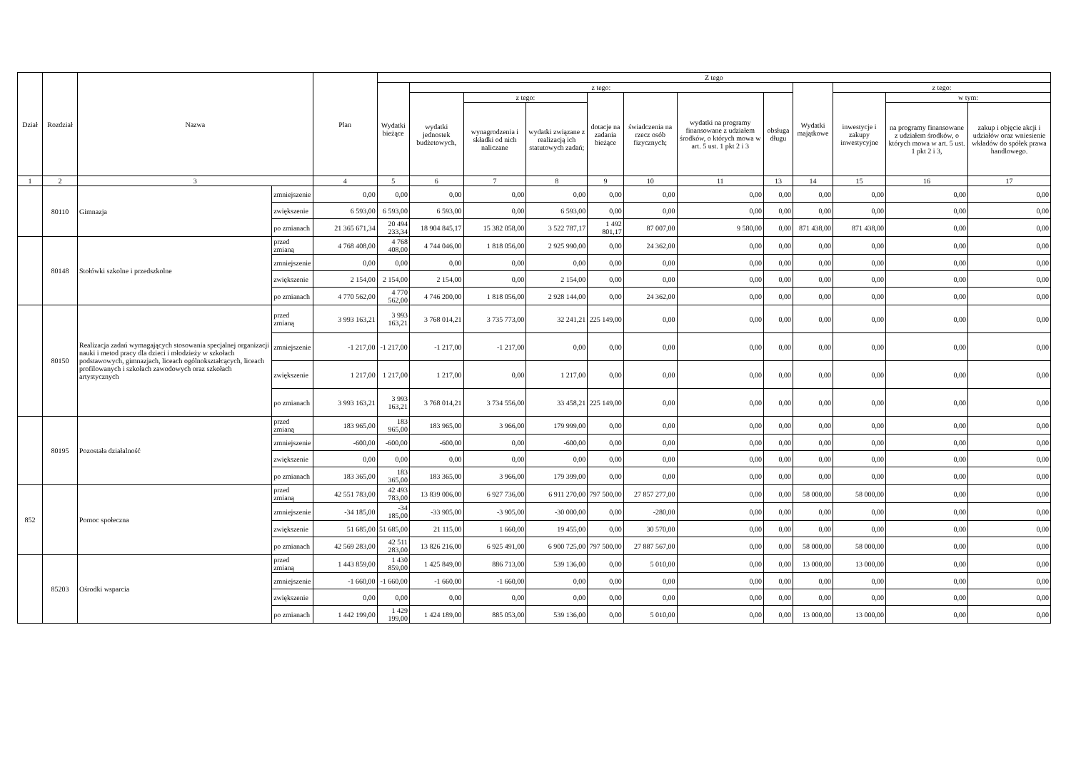| Dział | Rozdział | Nazwa | | Plan | Z tego | | | | | | | | | | | |
| --- | --- | --- | --- | --- | --- | --- | --- | --- | --- | --- | --- | --- | --- | --- | --- | --- |
| | | | | | Wydatki bieżące | z tego: | | | | | | | Wydatki majątkowe | z tego: | | |
| | | | | | | wydatki jednostek budżetowych, | z tego: | | dotacje na zadania bieżące | świadczenia na rzecz osób fizycznych; | wydatki na programy finansowane z udziałem środków, o których mowa w art. 5 ust. 1 pkt 2 i 3 | obsługa długu | | inwestycje i zakupy inwestycyjne | w tym: | |
| | | | | | | | wynagrodzenia i składki od nich naliczane | wydatki związane z realizacją ich statutowych zadań; | | | | | | | na programy finansowane z udziałem środków, o których mowa w art. 5 ust. 1 pkt 2 i 3, | zakup i objęcie akcji i udziałów oraz wniesienie wkładów do spółek prawa handlowego. |
| 1 | 2 | 3 | | 4 | 5 | 6 | 7 | 8 | 9 | 10 | 11 | 13 | 14 | 15 | 16 | 17 |
| | 80110 | Gimnazja | zmniejszenie | 0,00 | 0,00 | 0,00 | 0,00 | 0,00 | 0,00 | 0,00 | 0,00 | 0,00 | 0,00 | 0,00 | 0,00 | 0,00 |
| | | | zwiększenie | 6 593,00 | 6 593,00 | 6 593,00 | 0,00 | 6 593,00 | 0,00 | 0,00 | 0,00 | 0,00 | 0,00 | 0,00 | 0,00 | 0,00 |
| | | | po zmianach | 21 365 671,34 | 20 494 233,34 | 18 904 845,17 | 15 382 058,00 | 3 522 787,17 | 1 492 801,17 | 87 007,00 | 9 580,00 | 0,00 | 871 438,00 | 871 438,00 | 0,00 | 0,00 |
| | 80148 | Stołówki szkolne i przedszkolne | przed zmianą | 4 768 408,00 | 4 768 408,00 | 4 744 046,00 | 1 818 056,00 | 2 925 990,00 | 0,00 | 24 362,00 | 0,00 | 0,00 | 0,00 | 0,00 | 0,00 | 0,00 |
| | | | zmniejszenie | 0,00 | 0,00 | 0,00 | 0,00 | 0,00 | 0,00 | 0,00 | 0,00 | 0,00 | 0,00 | 0,00 | 0,00 | 0,00 |
| | | | zwiększenie | 2 154,00 | 2 154,00 | 2 154,00 | 0,00 | 2 154,00 | 0,00 | 0,00 | 0,00 | 0,00 | 0,00 | 0,00 | 0,00 | 0,00 |
| | | | po zmianach | 4 770 562,00 | 4 770 562,00 | 4 746 200,00 | 1 818 056,00 | 2 928 144,00 | 0,00 | 24 362,00 | 0,00 | 0,00 | 0,00 | 0,00 | 0,00 | 0,00 |
| | 80150 | Realizacja zadań wymagających stosowania specjalnej organizacji nauki i metod pracy dla dzieci i młodzieży w szkołach podstawowych, gimnazjach, liceach ogólnokształcących, liceach profilowanych i szkołach zawodowych oraz szkołach artystycznych | przed zmianą | 3 993 163,21 | 3 993 163,21 | 3 768 014,21 | 3 735 773,00 | 32 241,21 | 225 149,00 | 0,00 | 0,00 | 0,00 | 0,00 | 0,00 | 0,00 | 0,00 |
| | | | zmniejszenie | -1 217,00 | -1 217,00 | -1 217,00 | -1 217,00 | 0,00 | 0,00 | 0,00 | 0,00 | 0,00 | 0,00 | 0,00 | 0,00 | 0,00 |
| | | | zwiększenie | 1 217,00 | 1 217,00 | 1 217,00 | 0,00 | 1 217,00 | 0,00 | 0,00 | 0,00 | 0,00 | 0,00 | 0,00 | 0,00 | 0,00 |
| | | | po zmianach | 3 993 163,21 | 3 993 163,21 | 3 768 014,21 | 3 734 556,00 | 33 458,21 | 225 149,00 | 0,00 | 0,00 | 0,00 | 0,00 | 0,00 | 0,00 | 0,00 |
| | 80195 | Pozostała działalność | przed zmianą | 183 965,00 | 183 965,00 | 183 965,00 | 3 966,00 | 179 999,00 | 0,00 | 0,00 | 0,00 | 0,00 | 0,00 | 0,00 | 0,00 | 0,00 |
| | | | zmniejszenie | -600,00 | -600,00 | -600,00 | 0,00 | -600,00 | 0,00 | 0,00 | 0,00 | 0,00 | 0,00 | 0,00 | 0,00 | 0,00 |
| | | | zwiększenie | 0,00 | 0,00 | 0,00 | 0,00 | 0,00 | 0,00 | 0,00 | 0,00 | 0,00 | 0,00 | 0,00 | 0,00 | 0,00 |
| | | | po zmianach | 183 365,00 | 183 365,00 | 183 365,00 | 3 966,00 | 179 399,00 | 0,00 | 0,00 | 0,00 | 0,00 | 0,00 | 0,00 | 0,00 | 0,00 |
| 852 | | Pomoc społeczna | przed zmianą | 42 551 783,00 | 42 493 783,00 | 13 839 006,00 | 6 927 736,00 | 6 911 270,00 | 797 500,00 | 27 857 277,00 | 0,00 | 0,00 | 58 000,00 | 58 000,00 | 0,00 | 0,00 |
| | | | zmniejszenie | -34 185,00 | -34 185,00 | -33 905,00 | -3 905,00 | -30 000,00 | 0,00 | -280,00 | 0,00 | 0,00 | 0,00 | 0,00 | 0,00 | 0,00 |
| | | | zwiększenie | 51 685,00 | 51 685,00 | 21 115,00 | 1 660,00 | 19 455,00 | 0,00 | 30 570,00 | 0,00 | 0,00 | 0,00 | 0,00 | 0,00 | 0,00 |
| | | | po zmianach | 42 569 283,00 | 42 511 283,00 | 13 826 216,00 | 6 925 491,00 | 6 900 725,00 | 797 500,00 | 27 887 567,00 | 0,00 | 0,00 | 58 000,00 | 58 000,00 | 0,00 | 0,00 |
| | 85203 | Ośrodki wsparcia | przed zmianą | 1 443 859,00 | 1 430 859,00 | 1 425 849,00 | 886 713,00 | 539 136,00 | 0,00 | 5 010,00 | 0,00 | 0,00 | 13 000,00 | 13 000,00 | 0,00 | 0,00 |
| | | | zmniejszenie | -1 660,00 | -1 660,00 | -1 660,00 | -1 660,00 | 0,00 | 0,00 | 0,00 | 0,00 | 0,00 | 0,00 | 0,00 | 0,00 | 0,00 |
| | | | zwiększenie | 0,00 | 0,00 | 0,00 | 0,00 | 0,00 | 0,00 | 0,00 | 0,00 | 0,00 | 0,00 | 0,00 | 0,00 | 0,00 |
| | | | po zmianach | 1 442 199,00 | 1 429 199,00 | 1 424 189,00 | 885 053,00 | 539 136,00 | 0,00 | 5 010,00 | 0,00 | 0,00 | 13 000,00 | 13 000,00 | 0,00 | 0,00 |